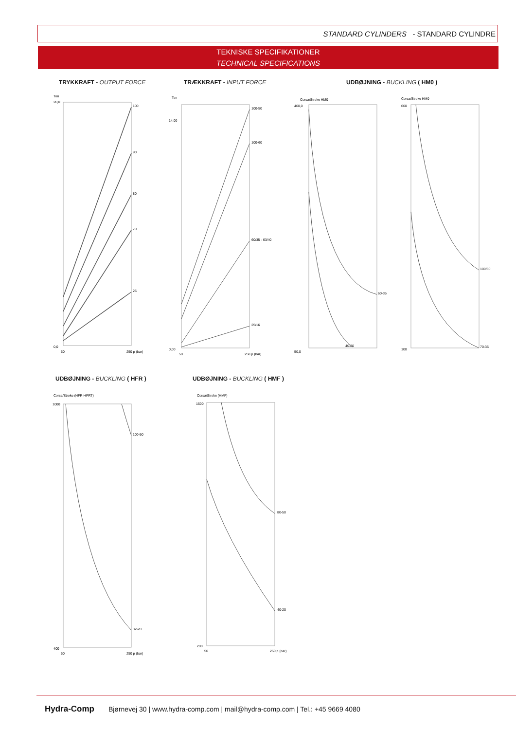STANDARD CYLINDERS - STANDARD CYLINDRE
TEKNISKE SPECIFIKATIONER
TECHNICAL SPECIFICATIONS
TRYKKRAFT - OUTPUT FORCE TRÆKKRAFT - INPUT FORCE UDBØJNING - BUCKLING ( HM0 )
UDBØJNING - BUCKLING ( HFR ) UDBØJNING - BUCKLING ( HMF )
Ton
20,0
0,0
100
90
80
70
25
50
250 p (bar)
Ton
14,00
0,00
100-50
100-60
60/35 - 63/40
25/16
50
250 p (bar)
Corsa/Stroke HM0
400,0
50,0
60-35
40-20
Corsa/Stroke HM0
600
100
100/60
70-35
Corsa/Stroke (HFR-HFRT)
1000
400
100-50
32-20
50
250 p (bar)
Corsa/Stroke (HMF)
1500
200
80-50
40-20
50
250 p (bar)
Hydra-Comp Bjørnevej 30 | www.hydra-comp.com | mail@hydra-comp.com | Tel.: +45 9669 4080